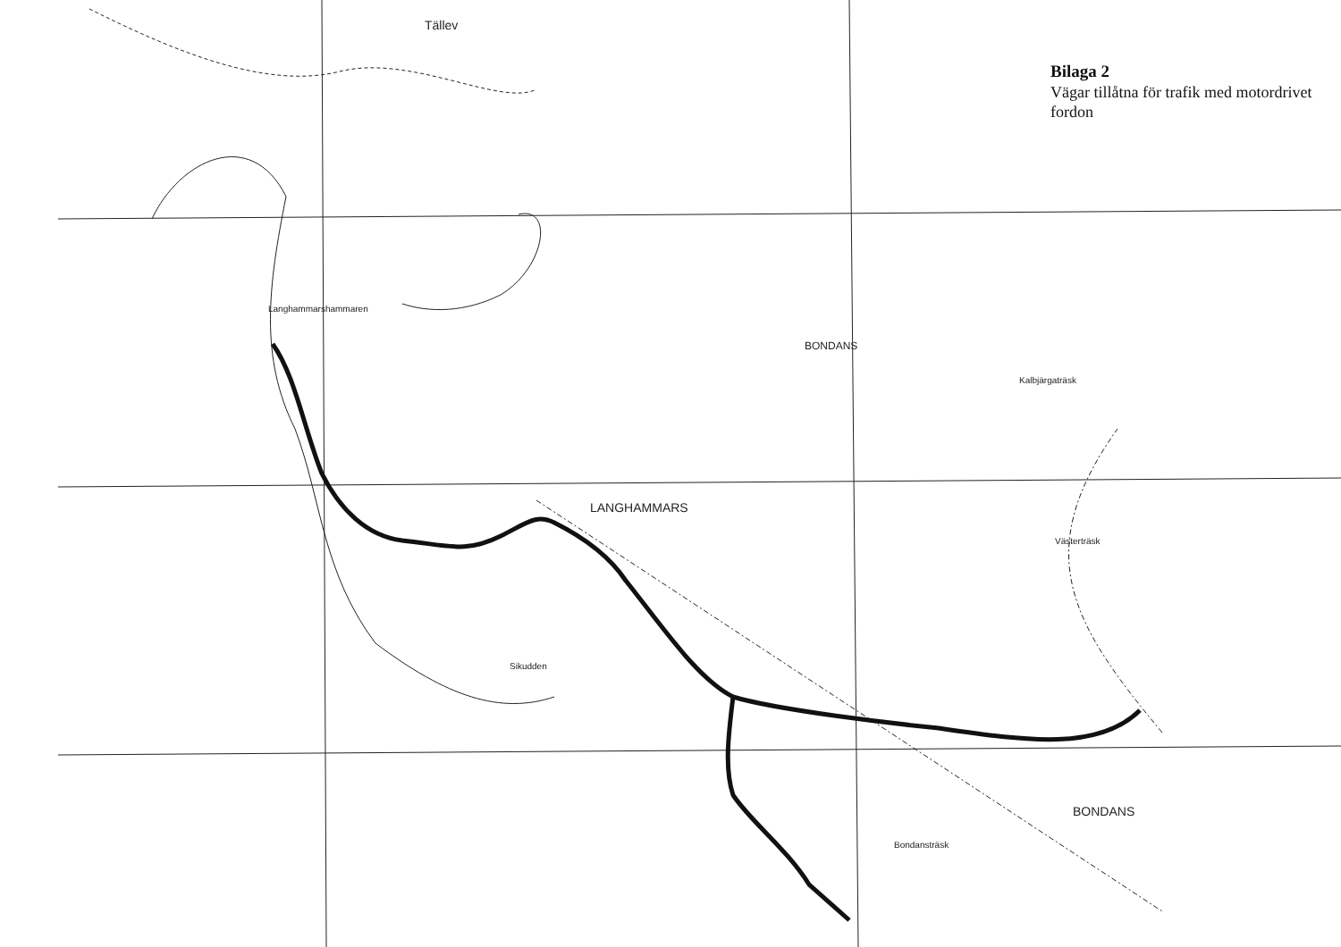Bilaga 2
Vägar tillåtna för trafik med motordrivet fordon
Langhammarshammaren
LANGHAMMARS
BONDANS
BONDANS
Västerträsk
Bondansträsk
Sikudden
Tällev
Kalbjärgaträsk